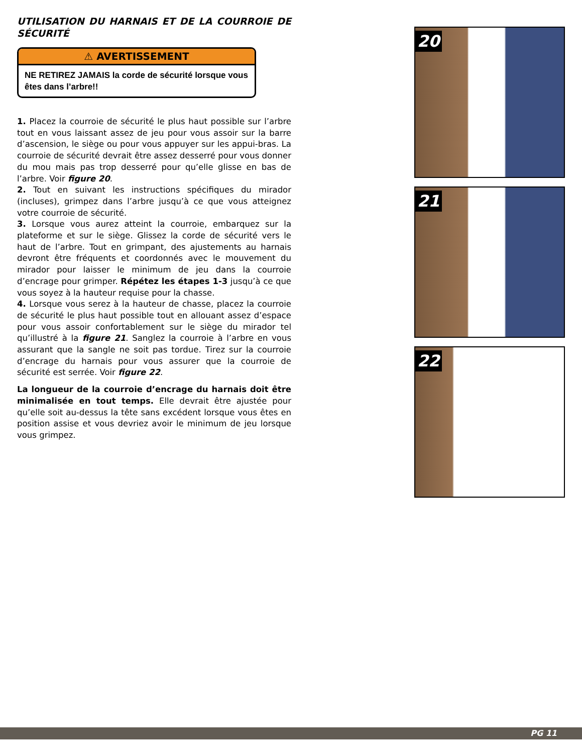UTILISATION DU HARNAIS ET DE LA COURROIE DE SÉCURITÉ
⚠ AVERTISSEMENT
NE RETIREZ JAMAIS la corde de sécurité lorsque vous êtes dans l’arbre!!
1. Placez la courroie de sécurité le plus haut possible sur l’arbre tout en vous laissant assez de jeu pour vous assoir sur la barre d’ascension, le siège ou pour vous appuyer sur les appui-bras. La courroie de sécurité devrait être assez desserré pour vous donner du mou mais pas trop desserré pour qu’elle glisse en bas de l’arbre. Voir figure 20.
2. Tout en suivant les instructions spécifiques du mirador (incluses), grimpez dans l’arbre jusqu’à ce que vous atteignez votre courroie de sécurité.
3. Lorsque vous aurez atteint la courroie, embarquez sur la plateforme et sur le siège. Glissez la corde de sécurité vers le haut de l’arbre. Tout en grimpant, des ajustements au harnais devront être fréquents et coordonnés avec le mouvement du mirador pour laisser le minimum de jeu dans la courroie d’encrage pour grimper. Répétez les étapes 1-3 jusqu’à ce que vous soyez à la hauteur requise pour la chasse.
4. Lorsque vous serez à la hauteur de chasse, placez la courroie de sécurité le plus haut possible tout en allouant assez d’espace pour vous assoir confortablement sur le siège du mirador tel qu’illustré à la figure 21. Sanglez la courroie à l’arbre en vous assurant que la sangle ne soit pas tordue. Tirez sur la courroie d’encrage du harnais pour vous assurer que la courroie de sécurité est serrée. Voir figure 22.
La longueur de la courroie d’encrage du harnais doit être minimalisée en tout temps. Elle devrait être ajustée pour qu’elle soit au-dessus la tête sans excédent lorsque vous êtes en position assise et vous devriez avoir le minimum de jeu lorsque vous grimpez.
20
21
22
PG 11